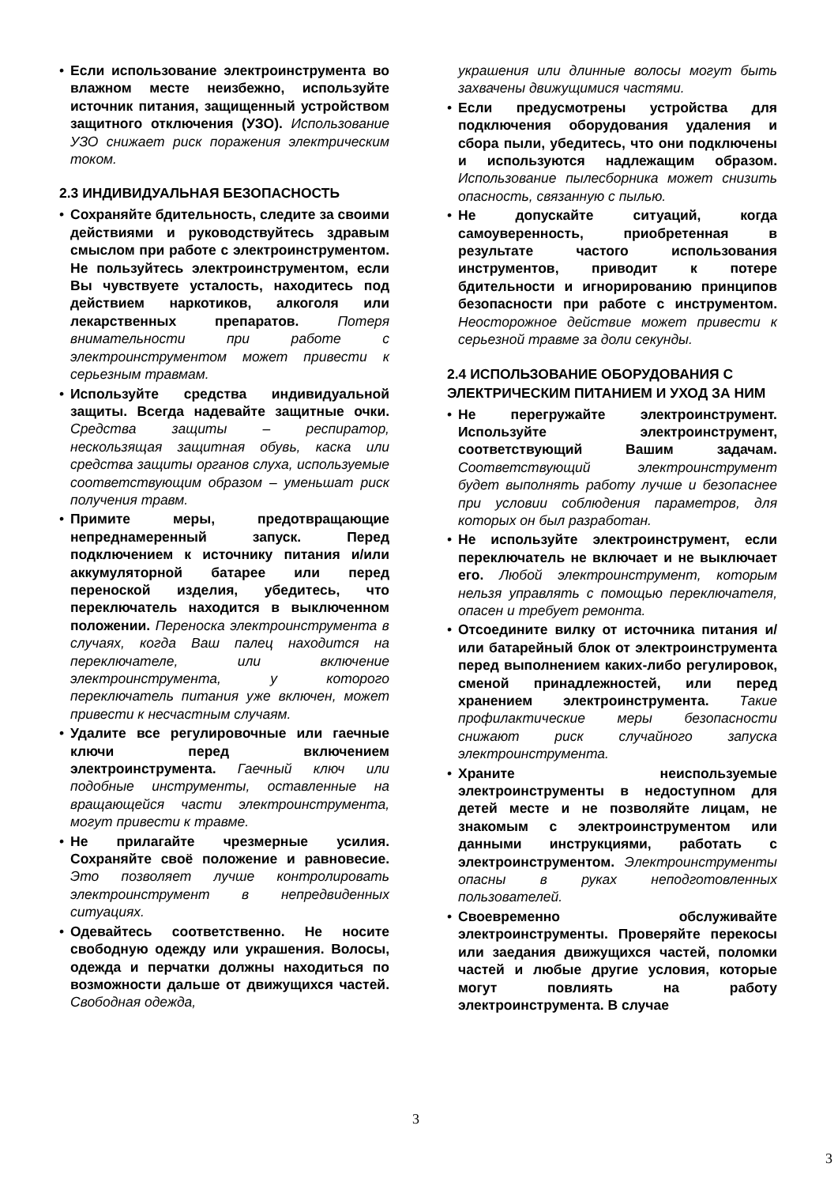• Если использование электроинструмента во влажном месте неизбежно, используйте источник питания, защищенный устройством защитного отключения (УЗО). Использование УЗО снижает риск поражения электрическим током.
2.3 ИНДИВИДУАЛЬНАЯ БЕЗОПАСНОСТЬ
• Сохраняйте бдительность, следите за своими действиями и руководствуйтесь здравым смыслом при работе с электроинструментом. Не пользуйтесь электроинструментом, если Вы чувствуете усталость, находитесь под действием наркотиков, алкоголя или лекарственных препаратов. Потеря внимательности при работе с электроинструментом может привести к серьезным травмам.
• Используйте средства индивидуальной защиты. Всегда надевайте защитные очки. Средства защиты – респиратор, нескользящая защитная обувь, каска или средства защиты органов слуха, используемые соответствующим образом – уменьшат риск получения травм.
• Примите меры, предотвращающие непреднамеренный запуск. Перед подключением к источнику питания и/или аккумуляторной батарее или перед переноской изделия, убедитесь, что переключатель находится в выключенном положении. Переноска электроинструмента в случаях, когда Ваш палец находится на переключателе, или включение электроинструмента, у которого переключатель питания уже включен, может привести к несчастным случаям.
• Удалите все регулировочные или гаечные ключи перед включением электроинструмента. Гаечный ключ или подобные инструменты, оставленные на вращающейся части электроинструмента, могут привести к травме.
• Не прилагайте чрезмерные усилия. Сохраняйте своё положение и равновесие. Это позволяет лучше контролировать электроинструмент в непредвиденных ситуациях.
• Одевайтесь соответственно. Не носите свободную одежду или украшения. Волосы, одежда и перчатки должны находиться по возможности дальше от движущихся частей. Свободная одежда,
украшения или длинные волосы могут быть захвачены движущимися частями.
• Если предусмотрены устройства для подключения оборудования удаления и сбора пыли, убедитесь, что они подключены и используются надлежащим образом. Использование пылесборника может снизить опасность, связанную с пылью.
• Не допускайте ситуаций, когда самоуверенность, приобретенная в результате частого использования инструментов, приводит к потере бдительности и игнорированию принципов безопасности при работе с инструментом. Неосторожное действие может привести к серьезной травме за доли секунды.
2.4 ИСПОЛЬЗОВАНИЕ ОБОРУДОВАНИЯ С ЭЛЕКТРИЧЕСКИМ ПИТАНИЕМ И УХОД ЗА НИМ
• Не перегружайте электроинструмент. Используйте электроинструмент, соответствующий Вашим задачам. Соответствующий электроинструмент будет выполнять работу лучше и безопаснее при условии соблюдения параметров, для которых он был разработан.
• Не используйте электроинструмент, если переключатель не включает и не выключает его. Любой электроинструмент, которым нельзя управлять с помощью переключателя, опасен и требует ремонта.
• Отсоедините вилку от источника питания и/или батарейный блок от электроинструмента перед выполнением каких-либо регулировок, сменой принадлежностей, или перед хранением электроинструмента. Такие профилактические меры безопасности снижают риск случайного запуска электроинструмента.
• Храните неиспользуемые электроинструменты в недоступном для детей месте и не позволяйте лицам, не знакомым с электроинструментом или данными инструкциями, работать с электроинструментом. Электроинструменты опасны в руках неподготовленных пользователей.
• Своевременно обслуживайте электроинструменты. Проверяйте перекосы или заедания движущихся частей, поломки частей и любые другие условия, которые могут повлиять на работу электроинструмента. В случае
3
3